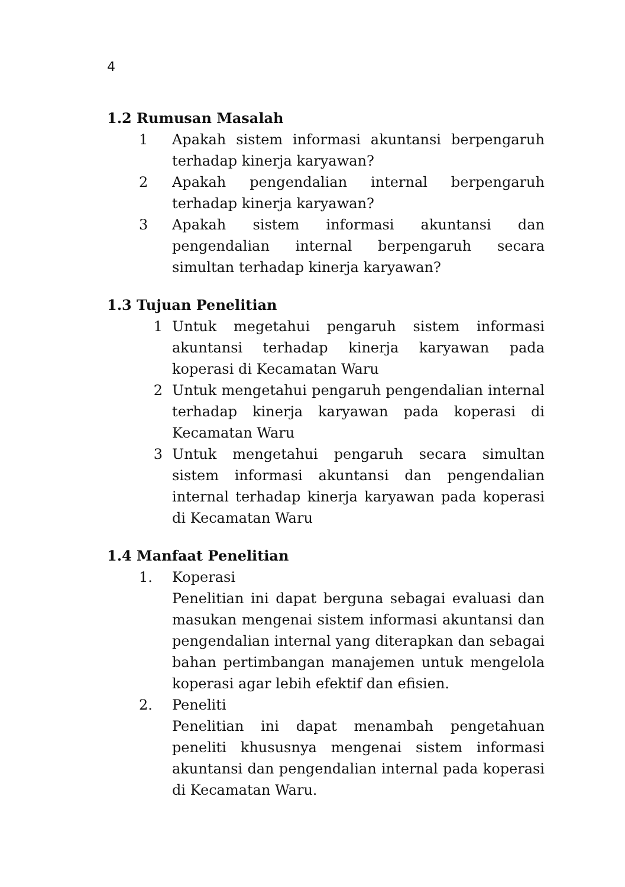4
1.2 Rumusan Masalah
1 Apakah sistem informasi akuntansi berpengaruh terhadap kinerja karyawan?
2 Apakah pengendalian internal berpengaruh terhadap kinerja karyawan?
3 Apakah sistem informasi akuntansi dan pengendalian internal berpengaruh secara simultan terhadap kinerja karyawan?
1.3 Tujuan Penelitian
1 Untuk megetahui pengaruh sistem informasi akuntansi terhadap kinerja karyawan pada koperasi di Kecamatan Waru
2 Untuk mengetahui pengaruh pengendalian internal terhadap kinerja karyawan pada koperasi di Kecamatan Waru
3 Untuk mengetahui pengaruh secara simultan sistem informasi akuntansi dan pengendalian internal terhadap kinerja karyawan pada koperasi di Kecamatan Waru
1.4 Manfaat Penelitian
1. Koperasi
Penelitian ini dapat berguna sebagai evaluasi dan masukan mengenai sistem informasi akuntansi dan pengendalian internal yang diterapkan dan sebagai bahan pertimbangan manajemen untuk mengelola koperasi agar lebih efektif dan efisien.
2. Peneliti
Penelitian ini dapat menambah pengetahuan peneliti khususnya mengenai sistem informasi akuntansi dan pengendalian internal pada koperasi di Kecamatan Waru.